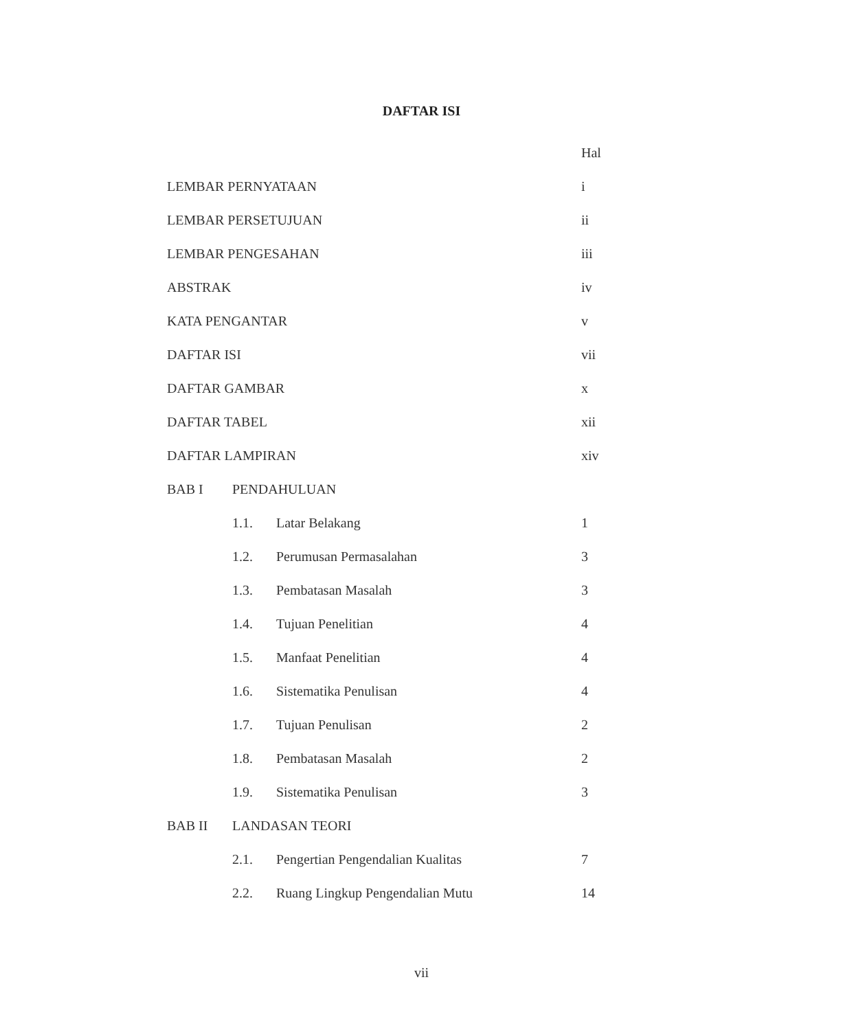DAFTAR ISI
| | | | Hal |
| LEMBAR PERNYATAAN | | | i |
| LEMBAR PERSETUJUAN | | | ii |
| LEMBAR PENGESAHAN | | | iii |
| ABSTRAK | | | iv |
| KATA PENGANTAR | | | v |
| DAFTAR ISI | | | vii |
| DAFTAR GAMBAR | | | x |
| DAFTAR TABEL | | | xii |
| DAFTAR LAMPIRAN | | | xiv |
| BAB I | PENDAHULUAN | | |
| | 1.1. | Latar Belakang | 1 |
| | 1.2. | Perumusan Permasalahan | 3 |
| | 1.3. | Pembatasan Masalah | 3 |
| | 1.4. | Tujuan Penelitian | 4 |
| | 1.5. | Manfaat Penelitian | 4 |
| | 1.6. | Sistematika Penulisan | 4 |
| | 1.7. | Tujuan Penulisan | 2 |
| | 1.8. | Pembatasan Masalah | 2 |
| | 1.9. | Sistematika Penulisan | 3 |
| BAB II | LANDASAN TEORI | | |
| | 2.1. | Pengertian Pengendalian Kualitas | 7 |
| | 2.2. | Ruang Lingkup Pengendalian Mutu | 14 |
vii